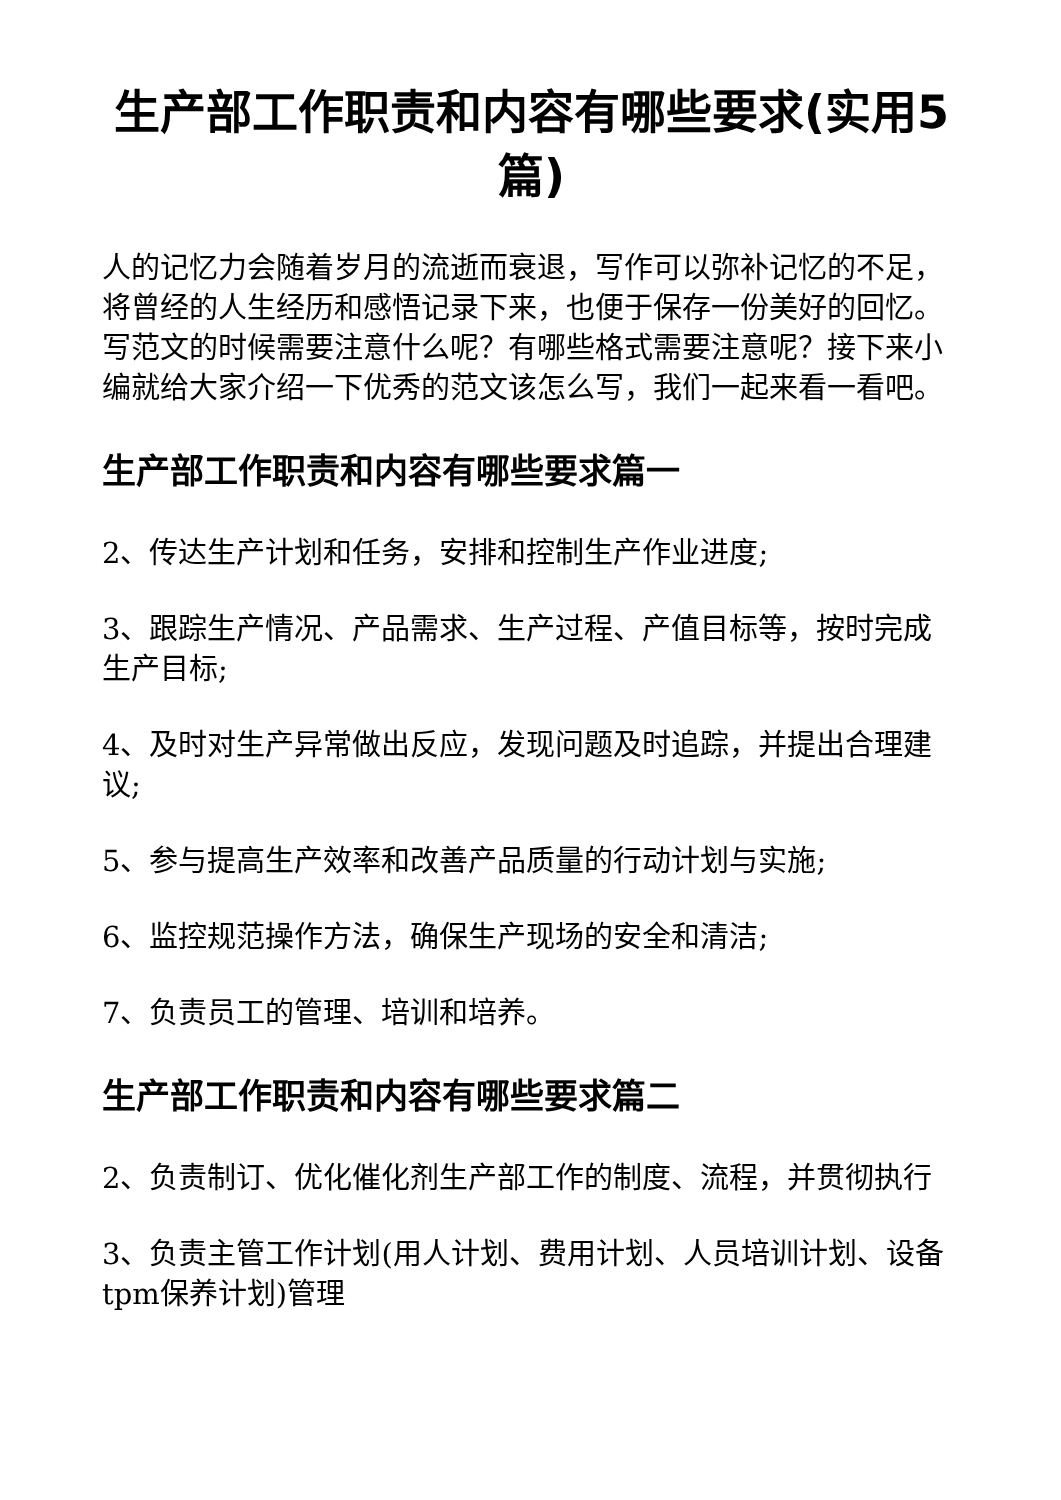生产部工作职责和内容有哪些要求(实用5篇)
人的记忆力会随着岁月的流逝而衰退，写作可以弥补记忆的不足，将曾经的人生经历和感悟记录下来，也便于保存一份美好的回忆。写范文的时候需要注意什么呢？有哪些格式需要注意呢？接下来小编就给大家介绍一下优秀的范文该怎么写，我们一起来看一看吧。
生产部工作职责和内容有哪些要求篇一
2、传达生产计划和任务，安排和控制生产作业进度;
3、跟踪生产情况、产品需求、生产过程、产值目标等，按时完成生产目标;
4、及时对生产异常做出反应，发现问题及时追踪，并提出合理建议;
5、参与提高生产效率和改善产品质量的行动计划与实施;
6、监控规范操作方法，确保生产现场的安全和清洁;
7、负责员工的管理、培训和培养。
生产部工作职责和内容有哪些要求篇二
2、负责制订、优化催化剂生产部工作的制度、流程，并贯彻执行
3、负责主管工作计划(用人计划、费用计划、人员培训计划、设备tpm保养计划)管理